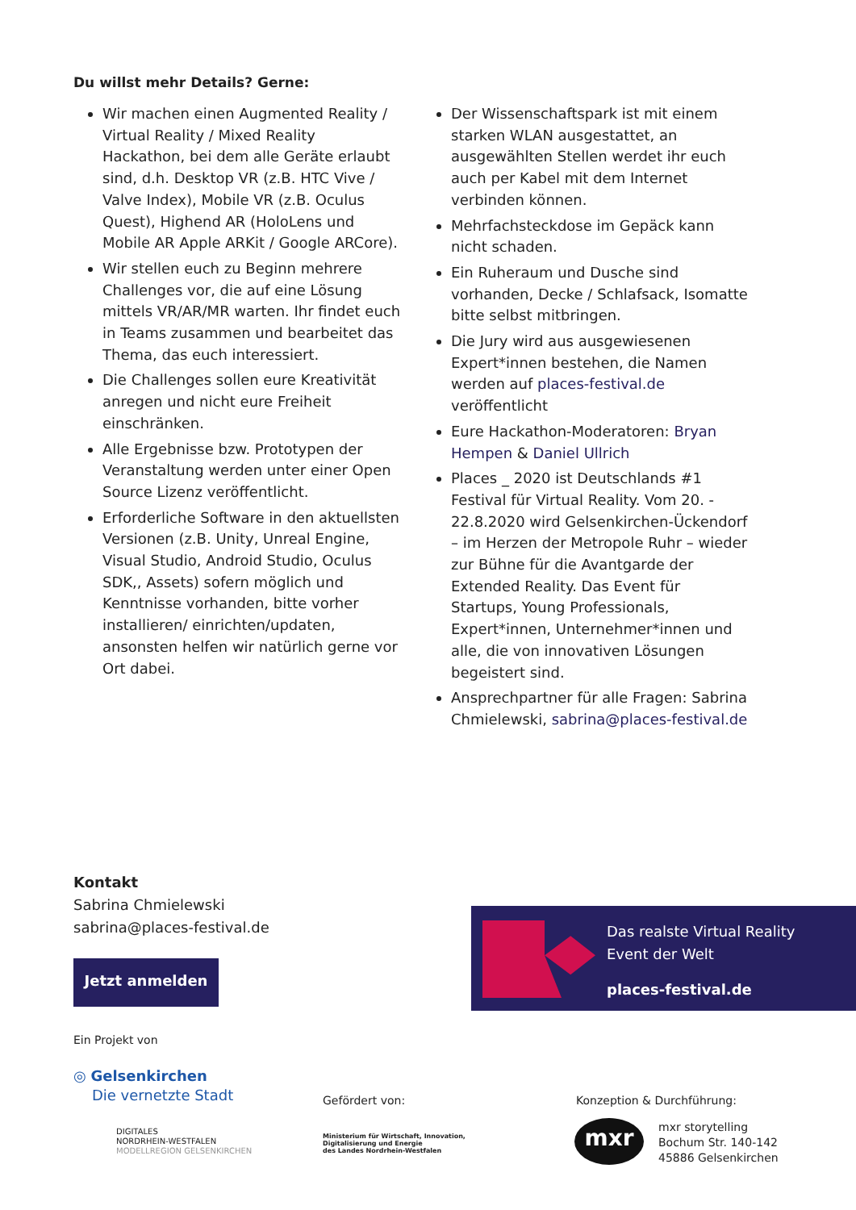Du willst mehr Details? Gerne:
Wir machen einen Augmented Reality / Virtual Reality / Mixed Reality Hackathon, bei dem alle Geräte erlaubt sind, d.h. Desktop VR (z.B. HTC Vive / Valve Index), Mobile VR (z.B. Oculus Quest), Highend AR (HoloLens und Mobile AR Apple ARKit / Google ARCore).
Wir stellen euch zu Beginn mehrere Challenges vor, die auf eine Lösung mittels VR/AR/MR warten. Ihr findet euch in Teams zusammen und bearbeitet das Thema, das euch interessiert.
Die Challenges sollen eure Kreativität anregen und nicht eure Freiheit einschränken.
Alle Ergebnisse bzw. Prototypen der Veranstaltung werden unter einer Open Source Lizenz veröffentlicht.
Erforderliche Software in den aktuellsten Versionen (z.B. Unity, Unreal Engine, Visual Studio, Android Studio, Oculus SDK,, Assets) sofern möglich und Kenntnisse vorhanden, bitte vorher installieren/ einrichten/updaten, ansonsten helfen wir natürlich gerne vor Ort dabei.
Der Wissenschaftspark ist mit einem starken WLAN ausgestattet, an ausgewählten Stellen werdet ihr euch auch per Kabel mit dem Internet verbinden können.
Mehrfachsteckdose im Gepäck kann nicht schaden.
Ein Ruheraum und Dusche sind vorhanden, Decke / Schlafsack, Isomatte bitte selbst mitbringen.
Die Jury wird aus ausgewiesenen Expert*innen bestehen, die Namen werden auf places-festival.de veröffentlicht
Eure Hackathon-Moderatoren: Bryan Hempen & Daniel Ullrich
Places _ 2020 ist Deutschlands #1 Festival für Virtual Reality. Vom 20. - 22.8.2020 wird Gelsenkirchen-Ückendorf – im Herzen der Metropole Ruhr – wieder zur Bühne für die Avantgarde der Extended Reality. Das Event für Startups, Young Professionals, Expert*innen, Unternehmer*innen und alle, die von innovativen Lösungen begeistert sind.
Ansprechpartner für alle Fragen: Sabrina Chmielewski, sabrina@places-festival.de
Kontakt
Sabrina Chmielewski
sabrina@places-festival.de
Jetzt anmelden
Das realste Virtual Reality
Event der Welt
places-festival.de
Ein Projekt von
◎ Gelsenkirchen
Die vernetzte Stadt
DIGITALES
NORDRHEIN-WESTFALEN
MODELLREGION GELSENKIRCHEN
Gefördert von:
Ministerium für Wirtschaft, Innovation,
Digitalisierung und Energie
des Landes Nordrhein-Westfalen
Konzeption & Durchführung:
mxr
mxr storytelling
Bochum Str. 140-142
45886 Gelsenkirchen